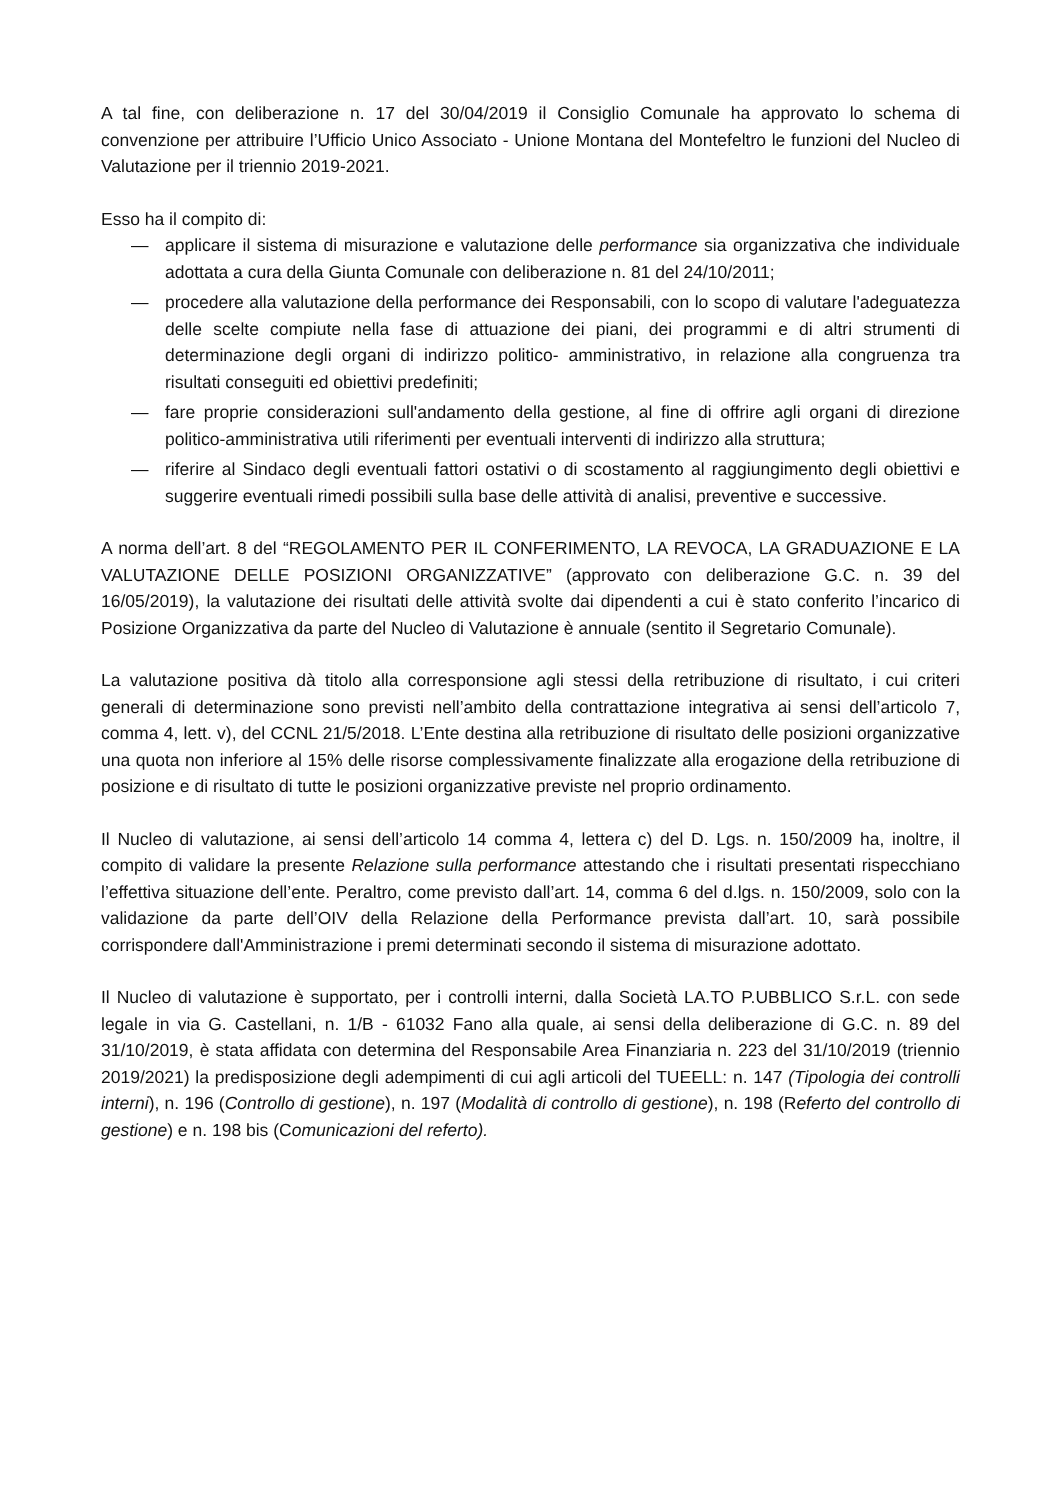A tal fine, con deliberazione n. 17 del 30/04/2019 il Consiglio Comunale ha approvato lo schema di convenzione per attribuire l’Ufficio Unico Associato - Unione Montana del Montefeltro le funzioni del Nucleo di Valutazione per il triennio 2019-2021.
Esso ha il compito di:
— applicare il sistema di misurazione e valutazione delle performance sia organizzativa che individuale adottata a cura della Giunta Comunale con deliberazione n. 81 del 24/10/2011;
— procedere alla valutazione della performance dei Responsabili, con lo scopo di valutare l'adeguatezza delle scelte compiute nella fase di attuazione dei piani, dei programmi e di altri strumenti di determinazione degli organi di indirizzo politico- amministrativo, in relazione alla congruenza tra risultati conseguiti ed obiettivi predefiniti;
— fare proprie considerazioni sull'andamento della gestione, al fine di offrire agli organi di direzione politico-amministrativa utili riferimenti per eventuali interventi di indirizzo alla struttura;
— riferire al Sindaco degli eventuali fattori ostativi o di scostamento al raggiungimento degli obiettivi e suggerire eventuali rimedi possibili sulla base delle attività di analisi, preventive e successive.
A norma dell’art. 8 del “REGOLAMENTO PER IL CONFERIMENTO, LA REVOCA, LA GRADUAZIONE E LA VALUTAZIONE DELLE POSIZIONI ORGANIZZATIVE” (approvato con deliberazione G.C. n. 39 del 16/05/2019), la valutazione dei risultati delle attività svolte dai dipendenti a cui è stato conferito l’incarico di Posizione Organizzativa da parte del Nucleo di Valutazione è annuale (sentito il Segretario Comunale).
La valutazione positiva dà titolo alla corresponsione agli stessi della retribuzione di risultato, i cui criteri generali di determinazione sono previsti nell’ambito della contrattazione integrativa ai sensi dell’articolo 7, comma 4, lett. v), del CCNL 21/5/2018. L’Ente destina alla retribuzione di risultato delle posizioni organizzative una quota non inferiore al 15% delle risorse complessivamente finalizzate alla erogazione della retribuzione di posizione e di risultato di tutte le posizioni organizzative previste nel proprio ordinamento.
Il Nucleo di valutazione, ai sensi dell’articolo 14 comma 4, lettera c) del D. Lgs. n. 150/2009 ha, inoltre, il compito di validare la presente Relazione sulla performance attestando che i risultati presentati rispecchiano l’effettiva situazione dell’ente. Peraltro, come previsto dall’art. 14, comma 6 del d.lgs. n. 150/2009, solo con la validazione da parte dell’OIV della Relazione della Performance prevista dall’art. 10, sarà possibile corrispondere dall'Amministrazione i premi determinati secondo il sistema di misurazione adottato.
Il Nucleo di valutazione è supportato, per i controlli interni, dalla Società LA.TO P.UBBLICO S.r.L. con sede legale in via G. Castellani, n. 1/B - 61032 Fano alla quale, ai sensi della deliberazione di G.C. n. 89 del 31/10/2019, è stata affidata con determina del Responsabile Area Finanziaria n. 223 del 31/10/2019 (triennio 2019/2021) la predisposizione degli adempimenti di cui agli articoli del TUEELL: n. 147 (Tipologia dei controlli interni), n. 196 (Controllo di gestione), n. 197 (Modalità di controllo di gestione), n. 198 (Referto del controllo di gestione) e n. 198 bis (Comunicazioni del referto).